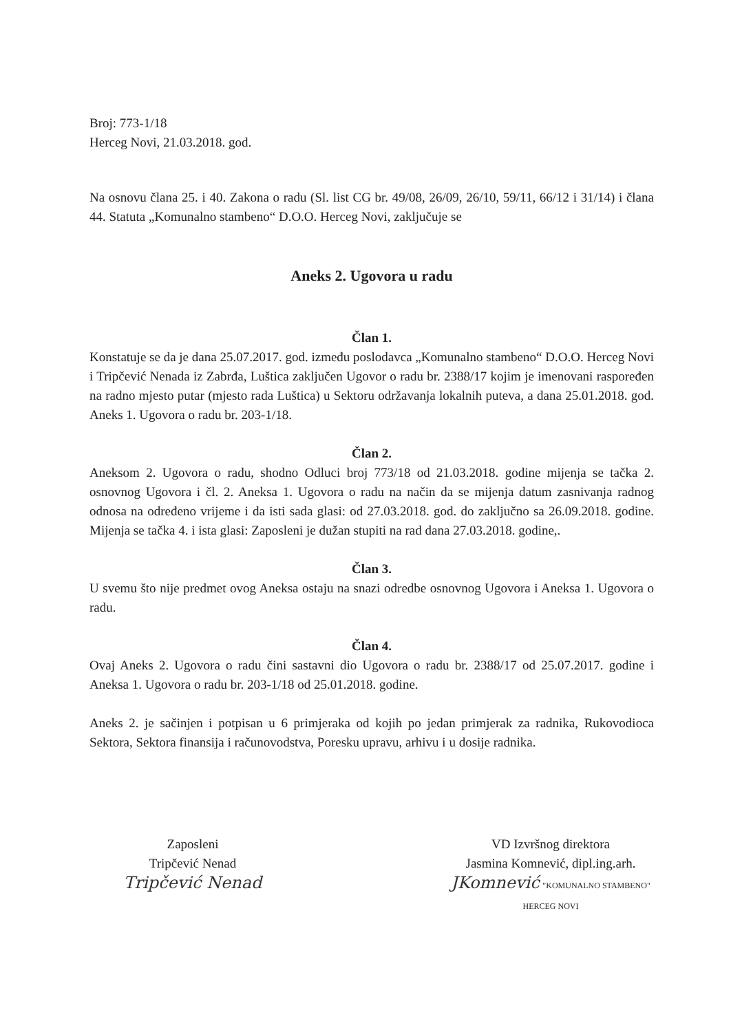Broj: 773-1/18
Herceg Novi, 21.03.2018. god.
Na osnovu člana 25. i 40. Zakona o radu (Sl. list CG br. 49/08, 26/09, 26/10, 59/11, 66/12 i 31/14) i člana 44. Statuta „Komunalno stambeno“ D.O.O. Herceg Novi, zaključuje se
Aneks 2. Ugovora u radu
Član 1.
Konstatuje se da je dana 25.07.2017. god. između poslodavca „Komunalno stambeno“ D.O.O. Herceg Novi i Tripčević Nenada iz Zabrđa, Luštica zaključen Ugovor o radu br. 2388/17 kojim je imenovani raspoređen na radno mjesto putar (mjesto rada Luštica) u Sektoru održavanja lokalnih puteva, a dana 25.01.2018. god. Aneks 1. Ugovora o radu br. 203-1/18.
Član 2.
Aneksom 2. Ugovora o radu, shodno Odluci broj 773/18 od 21.03.2018. godine mijenja se tačka 2. osnovnog Ugovora i čl. 2. Aneksa 1. Ugovora o radu na način da se mijenja datum zasnivanja radnog odnosa na određeno vrijeme i da isti sada glasi: od 27.03.2018. god. do zaključno sa 26.09.2018. godine. Mijenja se tačka 4. i ista glasi: Zaposleni je dužan stupiti na rad dana 27.03.2018. godine,.
Član 3.
U svemu što nije predmet ovog Aneksa ostaju na snazi odredbe osnovnog Ugovora i Aneksa 1. Ugovora o radu.
Član 4.
Ovaj Aneks 2. Ugovora o radu čini sastavni dio Ugovora o radu br. 2388/17 od 25.07.2017. godine i Aneksa 1. Ugovora o radu br. 203-1/18 od 25.01.2018. godine.
Aneks 2. je sačinjen i potpisan u 6 primjeraka od kojih po jedan primjerak za radnika, Rukovodioca Sektora, Sektora finansija i računovodstva, Poresku upravu, arhivu i u dosije radnika.
Zaposleni
Tripčević Nenad
Tripčević Nenad
VD Izvršnog direktora
Jasmina Komnević, dipl.ing.arh.
JKomnević "KOMUNALNO STAMBENO" HERCEG NOVI